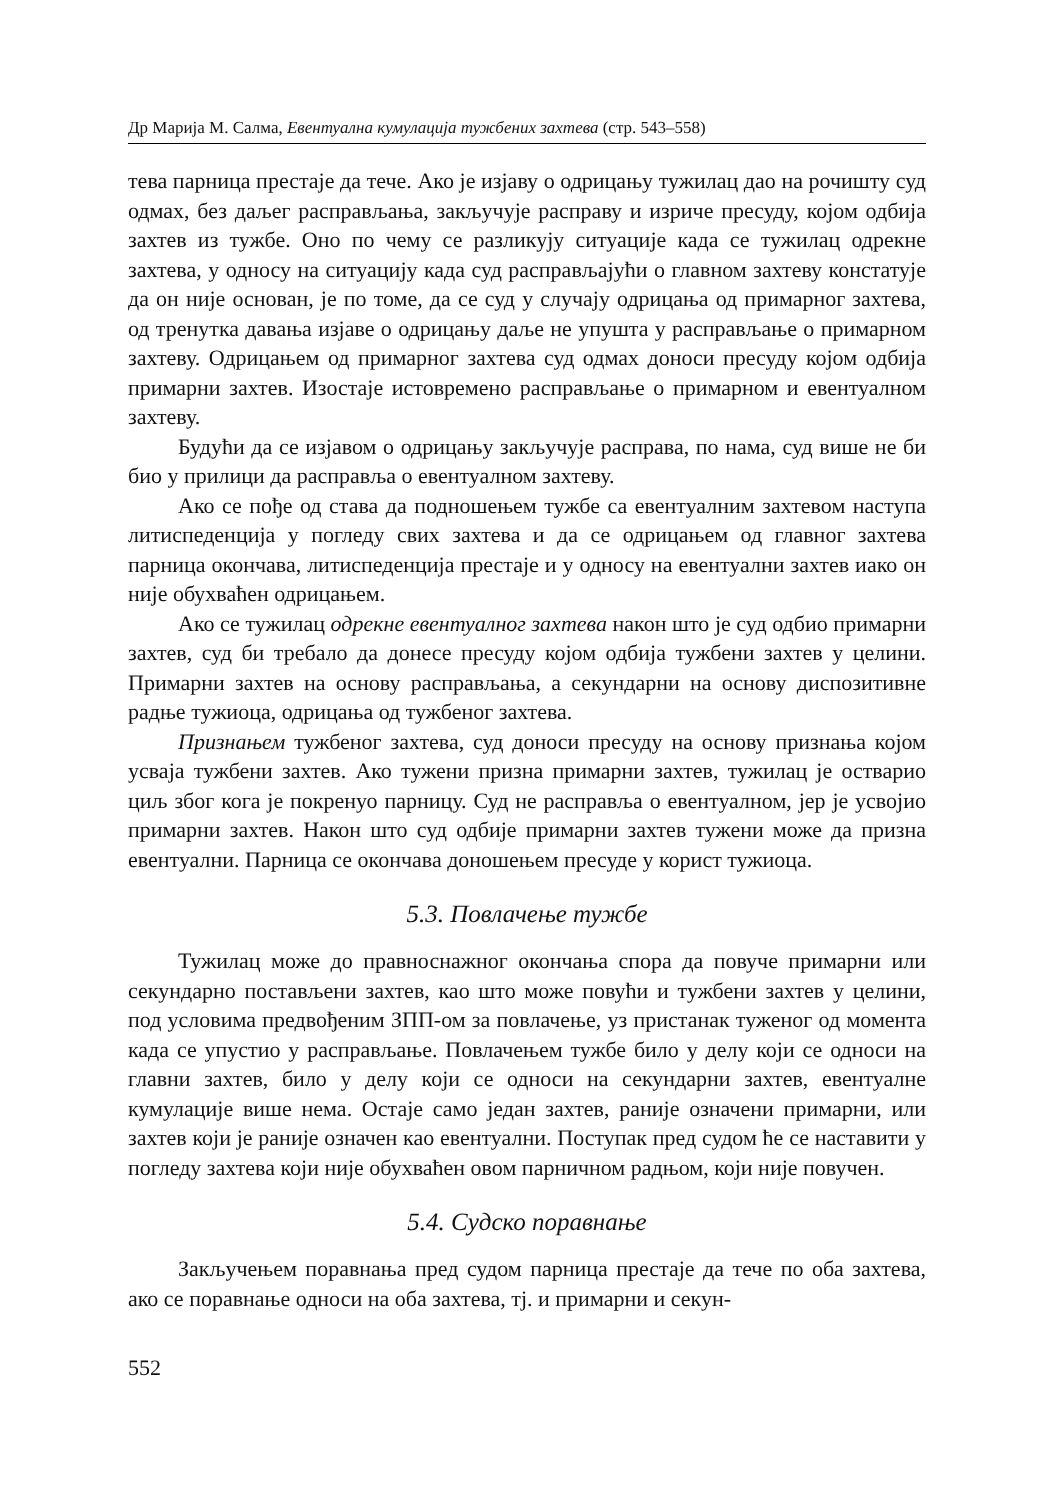Др Марија М. Салма, Евентуална кумулација тужбених захтева (стр. 543–558)
тева парница престаје да тече. Ако је изјаву о одрицању тужилац дао на рочишту суд одмах, без даљег расправљања, закључује расправу и изриче пресуду, којом одбија захтев из тужбе. Оно по чему се разликују ситуације када се тужилац одрекне захтева, у односу на ситуацију када суд расправљајући о главном захтеву констатује да он није основан, је по томе, да се суд у случају одрицања од примарног захтева, од тренутка давања изјаве о одрицању даље не упушта у расправљање о примарном захтеву. Одрицањем од примарног захтева суд одмах доноси пресуду којом одбија примарни захтев. Изостаје истовремено расправљање о примарном и евентуалном захтеву.
Будући да се изјавом о одрицању закључује расправа, по нама, суд више не би био у прилици да расправља о евентуалном захтеву.
Ако се пође од става да подношењем тужбе са евентуалним захтевом наступа литиспеденција у погледу свих захтева и да се одрицањем од главног захтева парница окончава, литиспеденција престаје и у односу на евентуални захтев иако он није обухваћен одрицањем.
Ако се тужилац одрекне евентуалног захтева након што је суд одбио примарни захтев, суд би требало да донесе пресуду којом одбија тужбени захтев у целини. Примарни захтев на основу расправљања, а секундарни на основу диспозитивне радње тужиоца, одрицања од тужбеног захтева.
Признањем тужбеног захтева, суд доноси пресуду на основу признања којом усваја тужбени захтев. Ако тужени призна примарни захтев, тужилац је остварио циљ због кога је покренуо парницу. Суд не расправља о евентуалном, јер је усвојио примарни захтев. Након што суд одбије примарни захтев тужени може да призна евентуални. Парница се окончава доношењем пресуде у корист тужиоца.
5.3. Повлачење тужбе
Тужилац може до правноснажног окончања спора да повуче примарни или секундарно постављени захтев, као што може повући и тужбени захтев у целини, под условима предвођеним ЗПП-ом за повлачење, уз пристанак туженог од момента када се упустио у расправљање. Повлачењем тужбе било у делу који се односи на главни захтев, било у делу који се односи на секундарни захтев, евентуалне кумулације више нема. Остаје само један захтев, раније означени примарни, или захтев који је раније означен као евентуални. Поступак пред судом ће се наставити у погледу захтева који није обухваћен овом парничном радњом, који није повучен.
5.4. Судско поравнање
Закључењем поравнања пред судом парница престаје да тече по оба захтева, ако се поравнање односи на оба захтева, тј. и примарни и секун-
552